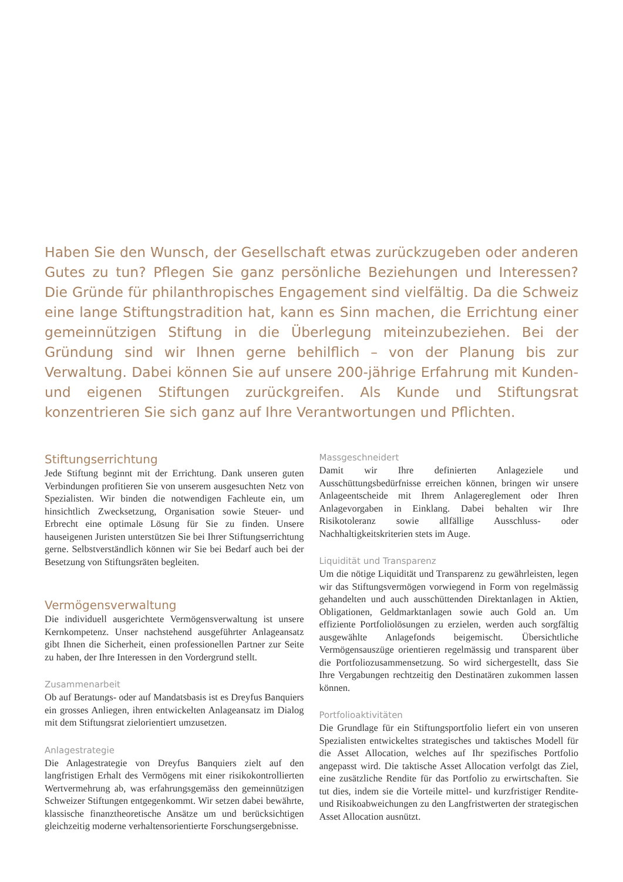Haben Sie den Wunsch, der Gesellschaft etwas zurückzugeben oder anderen Gutes zu tun? Pflegen Sie ganz persönliche Beziehungen und Interessen? Die Gründe für philanthropisches Engagement sind vielfältig. Da die Schweiz eine lange Stiftungstradition hat, kann es Sinn machen, die Errichtung einer gemeinnützigen Stiftung in die Überlegung miteinzubeziehen. Bei der Gründung sind wir Ihnen gerne behilflich – von der Planung bis zur Verwaltung. Dabei können Sie auf unsere 200-jährige Erfahrung mit Kunden- und eigenen Stiftungen zurückgreifen. Als Kunde und Stiftungsrat konzentrieren Sie sich ganz auf Ihre Verantwortungen und Pflichten.
Stiftungserrichtung
Jede Stiftung beginnt mit der Errichtung. Dank unseren guten Verbindungen profitieren Sie von unserem ausgesuchten Netz von Spezialisten. Wir binden die notwendigen Fachleute ein, um hinsichtlich Zwecksetzung, Organisation sowie Steuer- und Erbrecht eine optimale Lösung für Sie zu finden. Unsere hauseigenen Juristen unterstützen Sie bei Ihrer Stiftungserrichtung gerne. Selbstverständlich können wir Sie bei Bedarf auch bei der Besetzung von Stiftungsräten begleiten.
Vermögensverwaltung
Die individuell ausgerichtete Vermögensverwaltung ist unsere Kernkompetenz. Unser nachstehend ausgeführter Anlageansatz gibt Ihnen die Sicherheit, einen professionellen Partner zur Seite zu haben, der Ihre Interessen in den Vordergrund stellt.
Zusammenarbeit
Ob auf Beratungs- oder auf Mandatsbasis ist es Dreyfus Banquiers ein grosses Anliegen, ihren entwickelten Anlageansatz im Dialog mit dem Stiftungsrat zielorientiert umzusetzen.
Anlagestrategie
Die Anlagestrategie von Dreyfus Banquiers zielt auf den langfristigen Erhalt des Vermögens mit einer risikokontrollierten Wertvermehrung ab, was erfahrungsgemäss den gemeinnützigen Schweizer Stiftungen entgegenkommt. Wir setzen dabei bewährte, klassische finanztheoretische Ansätze um und berücksichtigen gleichzeitig moderne verhaltensorientierte Forschungsergebnisse.
Massgeschneidert
Damit wir Ihre definierten Anlageziele und Ausschüttungsbedürfnisse erreichen können, bringen wir unsere Anlageentscheide mit Ihrem Anlagereglement oder Ihren Anlagevorgaben in Einklang. Dabei behalten wir Ihre Risikotoleranz sowie allfällige Ausschluss- oder Nachhaltigkeitskriterien stets im Auge.
Liquidität und Transparenz
Um die nötige Liquidität und Transparenz zu gewährleisten, legen wir das Stiftungsvermögen vorwiegend in Form von regelmässig gehandelten und auch ausschüttenden Direktanlagen in Aktien, Obligationen, Geldmarktanlagen sowie auch Gold an. Um effiziente Portfoliolösungen zu erzielen, werden auch sorgfältig ausgewählte Anlagefonds beigemischt. Übersichtliche Vermögensauszüge orientieren regelmässig und transparent über die Portfoliozusammensetzung. So wird sichergestellt, dass Sie Ihre Vergabungen rechtzeitig den Destinatären zukommen lassen können.
Portfolioaktivitäten
Die Grundlage für ein Stiftungsportfolio liefert ein von unseren Spezialisten entwickeltes strategisches und taktisches Modell für die Asset Allocation, welches auf Ihr spezifisches Portfolio angepasst wird. Die taktische Asset Allocation verfolgt das Ziel, eine zusätzliche Rendite für das Portfolio zu erwirtschaften. Sie tut dies, indem sie die Vorteile mittel- und kurzfristiger Rendite- und Risikoabweichungen zu den Langfristwerten der strategischen Asset Allocation ausnützt.